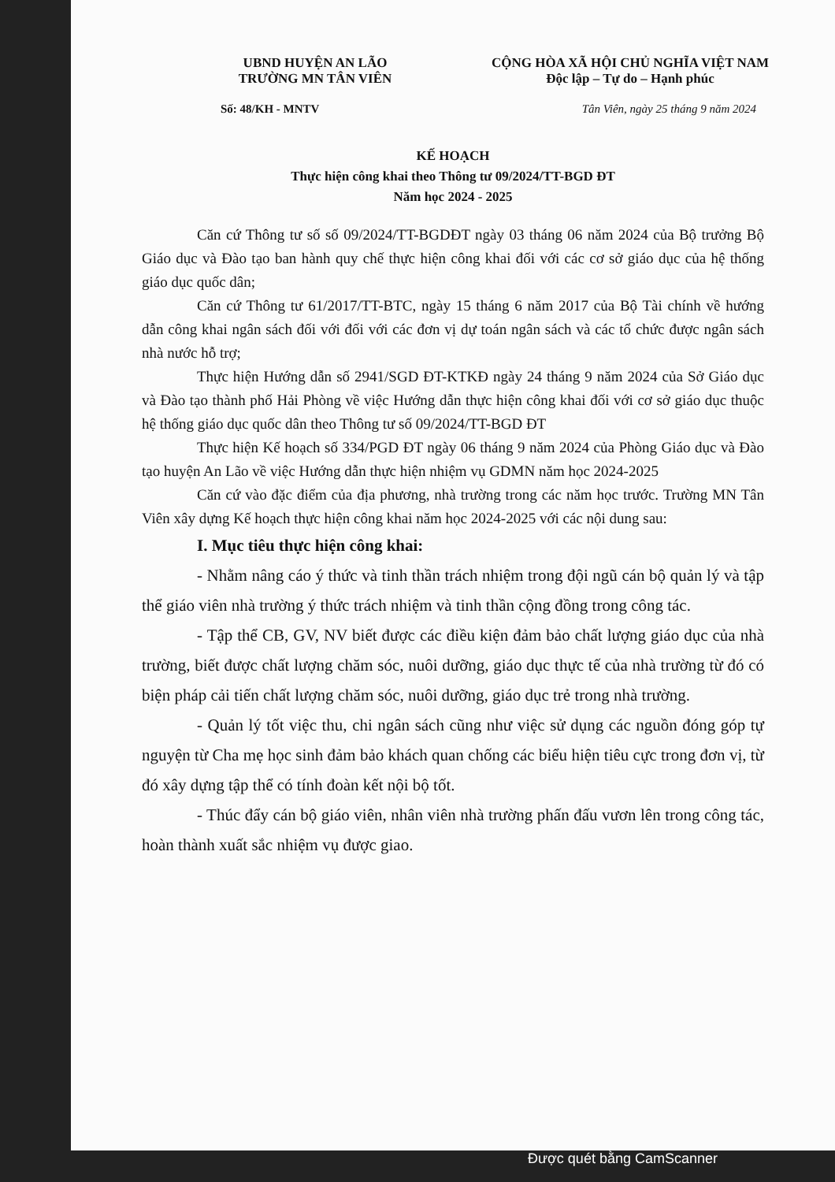UBND HUYỆN AN LÃO
TRƯỜNG MN TÂN VIÊN
CỘNG HÒA XÃ HỘI CHỦ NGHĨA VIỆT NAM
Độc lập – Tự do – Hạnh phúc
Số: 48/KH - MNTV Tân Viên, ngày 25 tháng 9 năm 2024
KẾ HOẠCH
Thực hiện công khai theo Thông tư 09/2024/TT-BGD ĐT
Năm học 2024 - 2025
Căn cứ Thông tư số số 09/2024/TT-BGDĐT ngày 03 tháng 06 năm 2024 của Bộ trưởng Bộ Giáo dục và Đào tạo ban hành quy chế thực hiện công khai đối với các cơ sở giáo dục của hệ thống giáo dục quốc dân;
Căn cứ Thông tư 61/2017/TT-BTC, ngày 15 tháng 6 năm 2017 của Bộ Tài chính về hướng dẫn công khai ngân sách đối với đối với các đơn vị dự toán ngân sách và các tổ chức được ngân sách nhà nước hỗ trợ;
Thực hiện Hướng dẫn số 2941/SGD ĐT-KTKĐ ngày 24 tháng 9 năm 2024 của Sở Giáo dục và Đào tạo thành phố Hải Phòng về việc Hướng dẫn thực hiện công khai đối với cơ sở giáo dục thuộc hệ thống giáo dục quốc dân theo Thông tư số 09/2024/TT-BGD ĐT
Thực hiện Kế hoạch số 334/PGD ĐT ngày 06 tháng 9 năm 2024 của Phòng Giáo dục và Đào tạo huyện An Lão về việc Hướng dẫn thực hiện nhiệm vụ GDMN năm học 2024-2025
Căn cứ vào đặc điểm của địa phương, nhà trường trong các năm học trước. Trường MN Tân Viên xây dựng Kế hoạch thực hiện công khai năm học 2024-2025 với các nội dung sau:
I. Mục tiêu thực hiện công khai:
- Nhằm nâng cáo ý thức và tinh thần trách nhiệm trong đội ngũ cán bộ quản lý và tập thể giáo viên nhà trường ý thức trách nhiệm và tinh thần cộng đồng trong công tác.
- Tập thể CB, GV, NV biết được các điều kiện đảm bảo chất lượng giáo dục của nhà trường, biết được chất lượng chăm sóc, nuôi dưỡng, giáo dục thực tế của nhà trường từ đó có biện pháp cải tiến chất lượng chăm sóc, nuôi dưỡng, giáo dục trẻ trong nhà trường.
- Quản lý tốt việc thu, chi ngân sách cũng như việc sử dụng các nguồn đóng góp tự nguyện từ Cha mẹ học sinh đảm bảo khách quan chống các biểu hiện tiêu cực trong đơn vị, từ đó xây dựng tập thể có tính đoàn kết nội bộ tốt.
- Thúc đẩy cán bộ giáo viên, nhân viên nhà trường phấn đấu vươn lên trong công tác, hoàn thành xuất sắc nhiệm vụ được giao.
Được quét bằng CamScanner